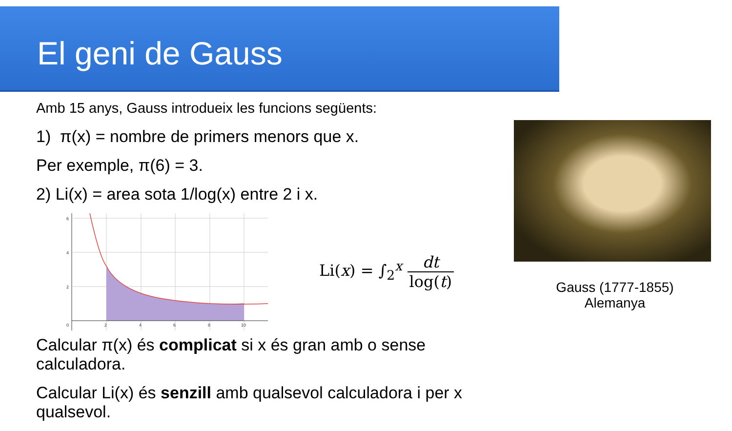El geni de Gauss
Amb 15 anys, Gauss introdueix les funcions següents:
1) π(x) = nombre de primers menors que x.
Per exemple, π(6) = 3.
2) Li(x) = area sota 1/log(x) entre 2 i x.
6
4
2
0
2
4
6
8
10
Li(x) = ∫<sub>2</sub><sup>x</sup> dt log(t)
Calcular π(x) és complicat si x és gran amb o sense calculadora.
Calcular Li(x) és senzill amb qualsevol calculadora i per x qualsevol.
Gauss (1777-1855)
Alemanya